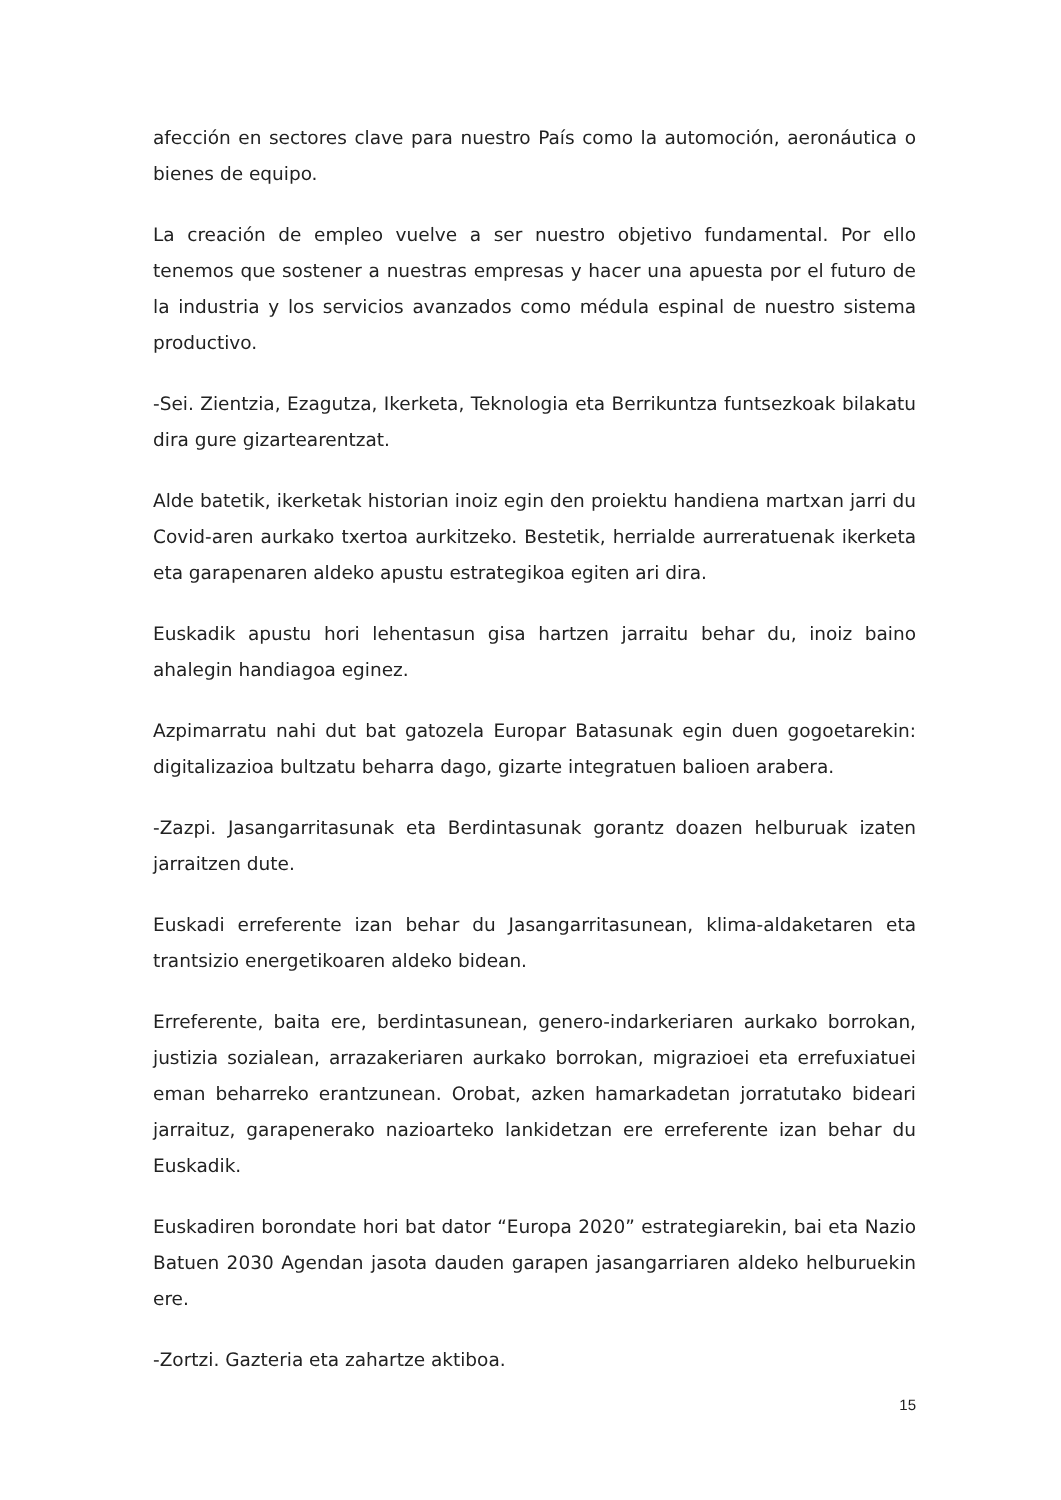afección en sectores clave para nuestro País como la automoción, aeronáutica o bienes de equipo.
La creación de empleo vuelve a ser nuestro objetivo fundamental. Por ello tenemos que sostener a nuestras empresas y hacer una apuesta por el futuro de la industria y los servicios avanzados como médula espinal de nuestro sistema productivo.
-Sei. Zientzia, Ezagutza, Ikerketa, Teknologia eta Berrikuntza funtsezkoak bilakatu dira gure gizartearentzat.
Alde batetik, ikerketak historian inoiz egin den proiektu handiena martxan jarri du Covid-aren aurkako txertoa aurkitzeko. Bestetik, herrialde aurreratuenak ikerketa eta garapenaren aldeko apustu estrategikoa egiten ari dira.
Euskadik apustu hori lehentasun gisa hartzen jarraitu behar du, inoiz baino ahalegin handiagoa eginez.
Azpimarratu nahi dut bat gatozela Europar Batasunak egin duen gogoetarekin: digitalizazioa bultzatu beharra dago, gizarte integratuen balioen arabera.
-Zazpi. Jasangarritasunak eta Berdintasunak gorantz doazen helburuak izaten jarraitzen dute.
Euskadi erreferente izan behar du Jasangarritasunean, klima-aldaketaren eta trantsizio energetikoaren aldeko bidean.
Erreferente, baita ere, berdintasunean, genero-indarkeriaren aurkako borrokan, justizia sozialean, arrazakeriaren aurkako borrokan, migrazioei eta errefuxiatuei eman beharreko erantzunean. Orobat, azken hamarkadetan jorratutako bideari jarraituz, garapenerako nazioarteko lankidetzan ere erreferente izan behar du Euskadik.
Euskadiren borondate hori bat dator “Europa 2020” estrategiarekin, bai eta Nazio Batuen 2030 Agendan jasota dauden garapen jasangarriaren aldeko helburuekin ere.
-Zortzi. Gazteria eta zahartze aktiboa.
15